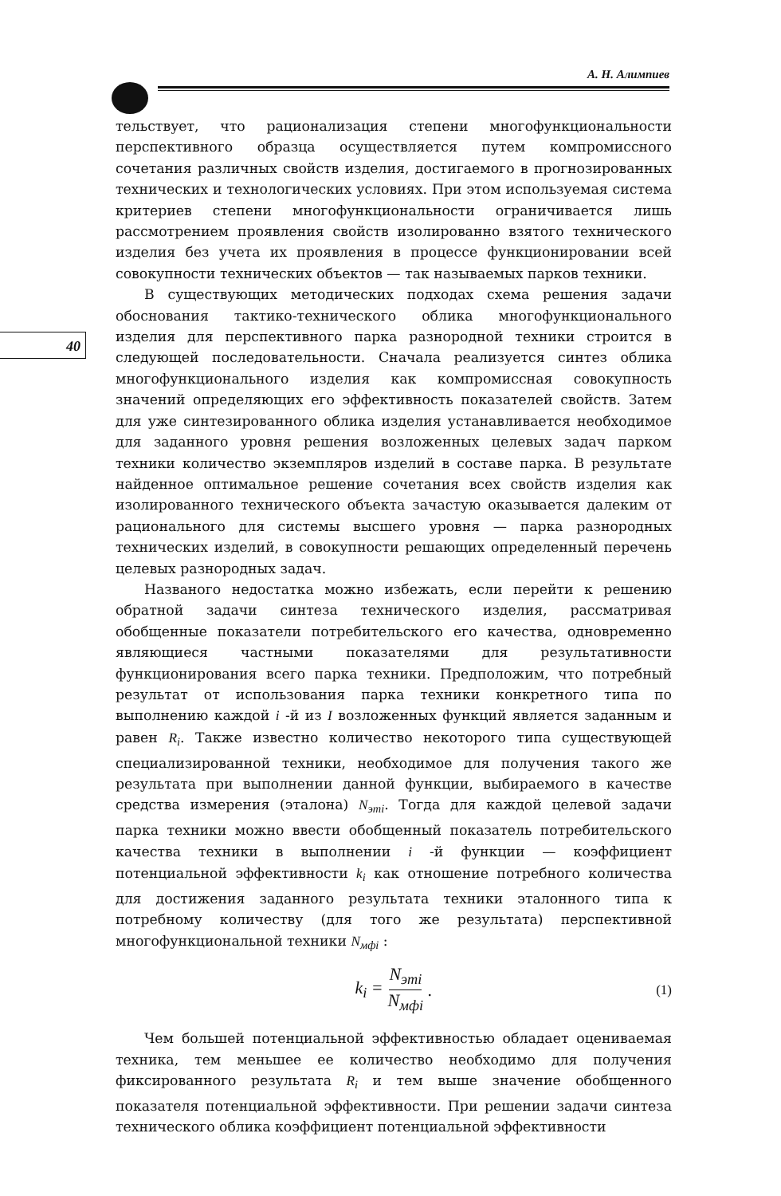А. Н. Алимпиев
40
тельствует, что рационализация степени многофункциональности перспективного образца осуществляется путем компромиссного сочетания различных свойств изделия, достигаемого в прогнозированных технических и технологических условиях. При этом используемая система критериев степени многофункциональности ограничивается лишь рассмотрением проявления свойств изолированно взятого технического изделия без учета их проявления в процессе функционировании всей совокупности технических объектов — так называемых парков техники.
В существующих методических подходах схема решения задачи обоснования тактико-технического облика многофункционального изделия для перспективного парка разнородной техники строится в следующей последовательности. Сначала реализуется синтез облика многофункционального изделия как компромиссная совокупность значений определяющих его эффективность показателей свойств. Затем для уже синтезированного облика изделия устанавливается необходимое для заданного уровня решения возложенных целевых задач парком техники количество экземпляров изделий в составе парка. В результате найденное оптимальное решение сочетания всех свойств изделия как изолированного технического объекта зачастую оказывается далеким от рационального для системы высшего уровня — парка разнородных технических изделий, в совокупности решающих определенный перечень целевых разнородных задач.
Названого недостатка можно избежать, если перейти к решению обратной задачи синтеза технического изделия, рассматривая обобщенные показатели потребительского его качества, одновременно являющиеся частными показателями для результативности функционирования всего парка техники. Предположим, что потребный результат от использования парка техники конкретного типа по выполнению каждой i -й из I возложенных функций является заданным и равен R<sub>i</sub>. Также известно количество некоторого типа существующей специализированной техники, необходимое для получения такого же результата при выполнении данной функции, выбираемого в качестве средства измерения (эталона) N<sub>этi</sub>. Тогда для каждой целевой задачи парка техники можно ввести обобщенный показатель потребительского качества техники в выполнении i -й функции — коэффициент потенциальной эффективности k<sub>i</sub> как отношение потребного количества для достижения заданного результата техники эталонного типа к потребному количеству (для того же результата) перспективной многофункциональной техники N<sub>мфi</sub> :
k<sub>i</sub> = N<sub>этi</sub> N<sub>мфi</sub>. (1)
Чем большей потенциальной эффективностью обладает оцениваемая техника, тем меньшее ее количество необходимо для получения фиксированного результата R<sub>i</sub> и тем выше значение обобщенного показателя потенциальной эффективности. При решении задачи синтеза технического облика коэффициент потенциальной эффективности